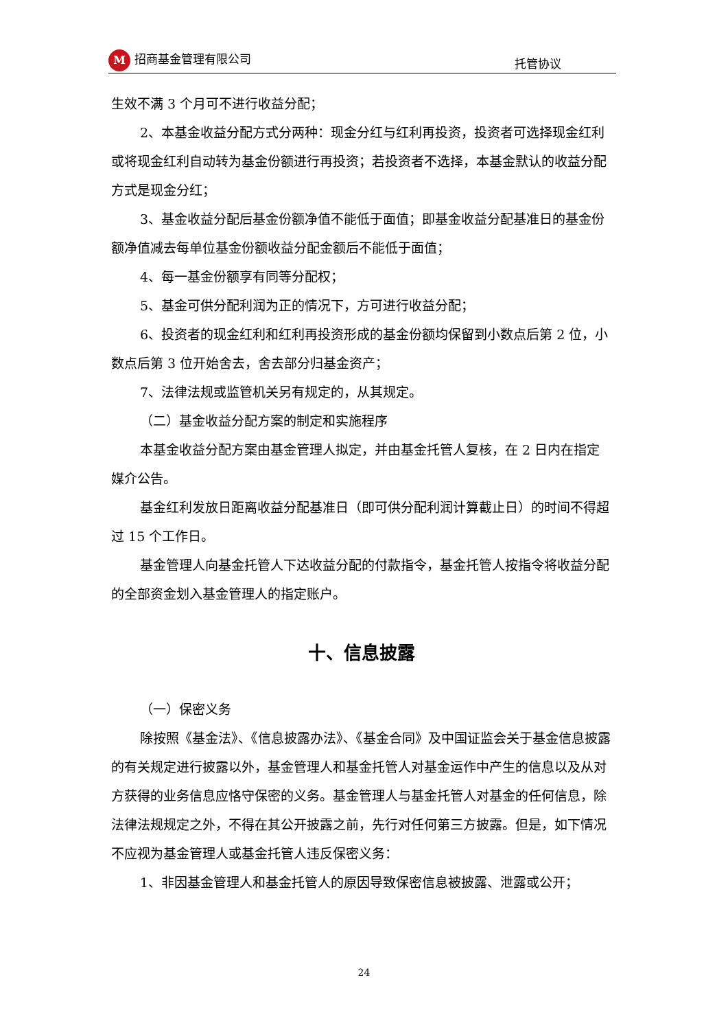M招商基金管理有限公司 托管协议
生效不满 3 个月可不进行收益分配；
2、本基金收益分配方式分两种：现金分红与红利再投资，投资者可选择现金红利或将现金红利自动转为基金份额进行再投资；若投资者不选择，本基金默认的收益分配方式是现金分红；
3、基金收益分配后基金份额净值不能低于面值；即基金收益分配基准日的基金份额净值减去每单位基金份额收益分配金额后不能低于面值；
4、每一基金份额享有同等分配权；
5、基金可供分配利润为正的情况下，方可进行收益分配；
6、投资者的现金红利和红利再投资形成的基金份额均保留到小数点后第 2 位，小数点后第 3 位开始舍去，舍去部分归基金资产；
7、法律法规或监管机关另有规定的，从其规定。
（二）基金收益分配方案的制定和实施程序
本基金收益分配方案由基金管理人拟定，并由基金托管人复核，在 2 日内在指定媒介公告。
基金红利发放日距离收益分配基准日（即可供分配利润计算截止日）的时间不得超过 15 个工作日。
基金管理人向基金托管人下达收益分配的付款指令，基金托管人按指令将收益分配的全部资金划入基金管理人的指定账户。
十、信息披露
（一）保密义务
除按照《基金法》、《信息披露办法》、《基金合同》及中国证监会关于基金信息披露的有关规定进行披露以外，基金管理人和基金托管人对基金运作中产生的信息以及从对方获得的业务信息应恪守保密的义务。基金管理人与基金托管人对基金的任何信息，除法律法规规定之外，不得在其公开披露之前，先行对任何第三方披露。但是，如下情况不应视为基金管理人或基金托管人违反保密义务：
1、非因基金管理人和基金托管人的原因导致保密信息被披露、泄露或公开；
24